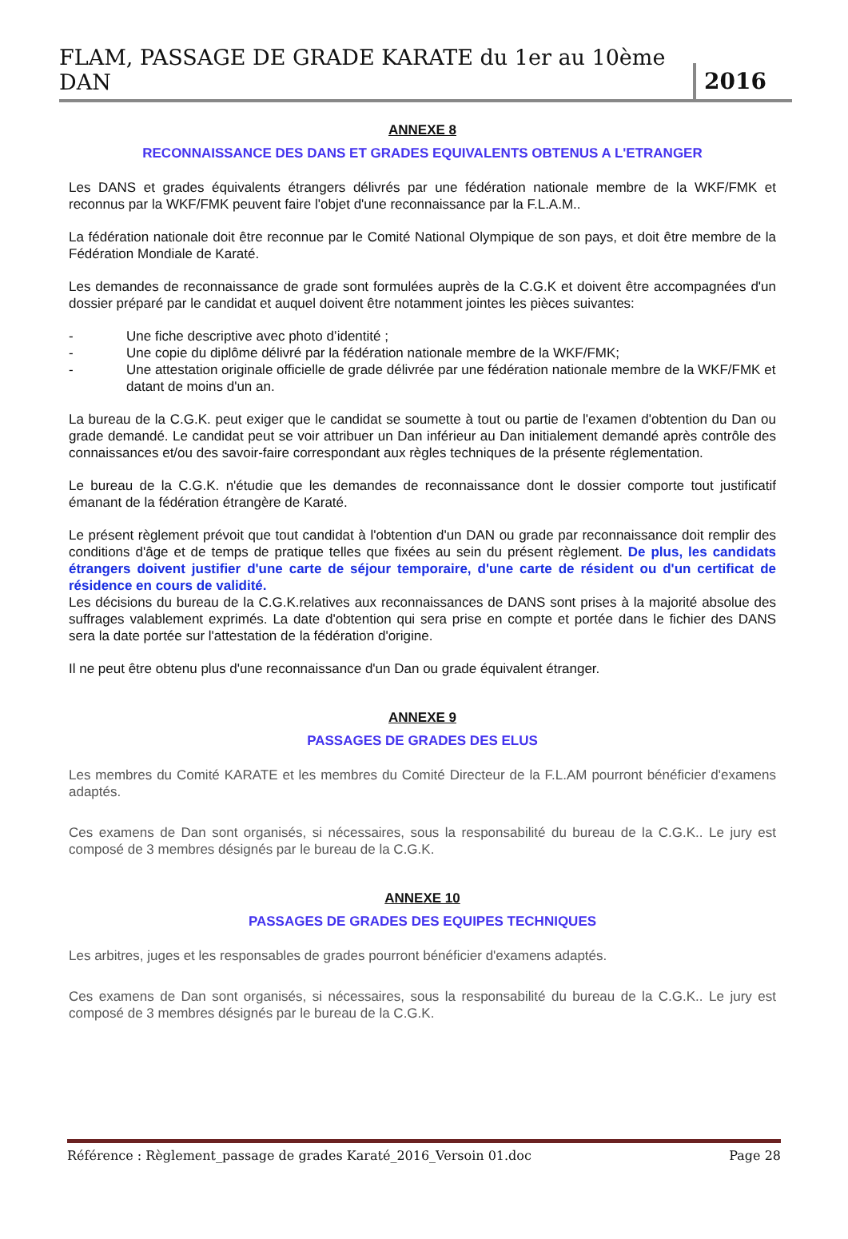FLAM, PASSAGE DE GRADE KARATE du 1er au 10ème DAN 2016
ANNEXE 8
RECONNAISSANCE DES DANS ET GRADES EQUIVALENTS OBTENUS A L'ETRANGER
Les DANS et grades équivalents étrangers délivrés par une fédération nationale membre de la WKF/FMK et reconnus par la WKF/FMK peuvent faire l'objet d'une reconnaissance par la F.L.A.M..
La fédération nationale doit être reconnue par le Comité National Olympique de son pays, et doit être membre de la Fédération Mondiale de Karaté.
Les demandes de reconnaissance de grade sont formulées auprès de la C.G.K et doivent être accompagnées d'un dossier préparé par le candidat et auquel doivent être notamment jointes les pièces suivantes:
- Une fiche descriptive avec photo d’identité ;
- Une copie du diplôme délivré par la fédération nationale membre de la WKF/FMK;
- Une attestation originale officielle de grade délivrée par une fédération nationale membre de la WKF/FMK et datant de moins d'un an.
La bureau de la C.G.K. peut exiger que le candidat se soumette à tout ou partie de l'examen d'obtention du Dan ou grade demandé. Le candidat peut se voir attribuer un Dan inférieur au Dan initialement demandé après contrôle des connaissances et/ou des savoir-faire correspondant aux règles techniques de la présente réglementation.
Le bureau de la C.G.K. n'étudie que les demandes de reconnaissance dont le dossier comporte tout justificatif émanant de la fédération étrangère de Karaté.
Le présent règlement prévoit que tout candidat à l'obtention d'un DAN ou grade par reconnaissance doit remplir des conditions d'âge et de temps de pratique telles que fixées au sein du présent règlement. De plus, les candidats étrangers doivent justifier d'une carte de séjour temporaire, d'une carte de résident ou d'un certificat de résidence en cours de validité.
Les décisions du bureau de la C.G.K.relatives aux reconnaissances de DANS sont prises à la majorité absolue des suffrages valablement exprimés. La date d'obtention qui sera prise en compte et portée dans le fichier des DANS sera la date portée sur l'attestation de la fédération d'origine.
Il ne peut être obtenu plus d'une reconnaissance d'un Dan ou grade équivalent étranger.
ANNEXE 9
PASSAGES DE GRADES DES ELUS
Les membres du Comité KARATE et les membres du Comité Directeur de la F.L.AM pourront bénéficier d'examens adaptés.
Ces examens de Dan sont organisés, si nécessaires, sous la responsabilité du bureau de la C.G.K.. Le jury est composé de 3 membres désignés par le bureau de la C.G.K.
ANNEXE 10
PASSAGES DE GRADES DES EQUIPES TECHNIQUES
Les arbitres, juges et les responsables de grades pourront bénéficier d'examens adaptés.
Ces examens de Dan sont organisés, si nécessaires, sous la responsabilité du bureau de la C.G.K.. Le jury est composé de 3 membres désignés par le bureau de la C.G.K.
Référence : Règlement_passage de grades Karaté_2016_Versoin 01.doc Page 28